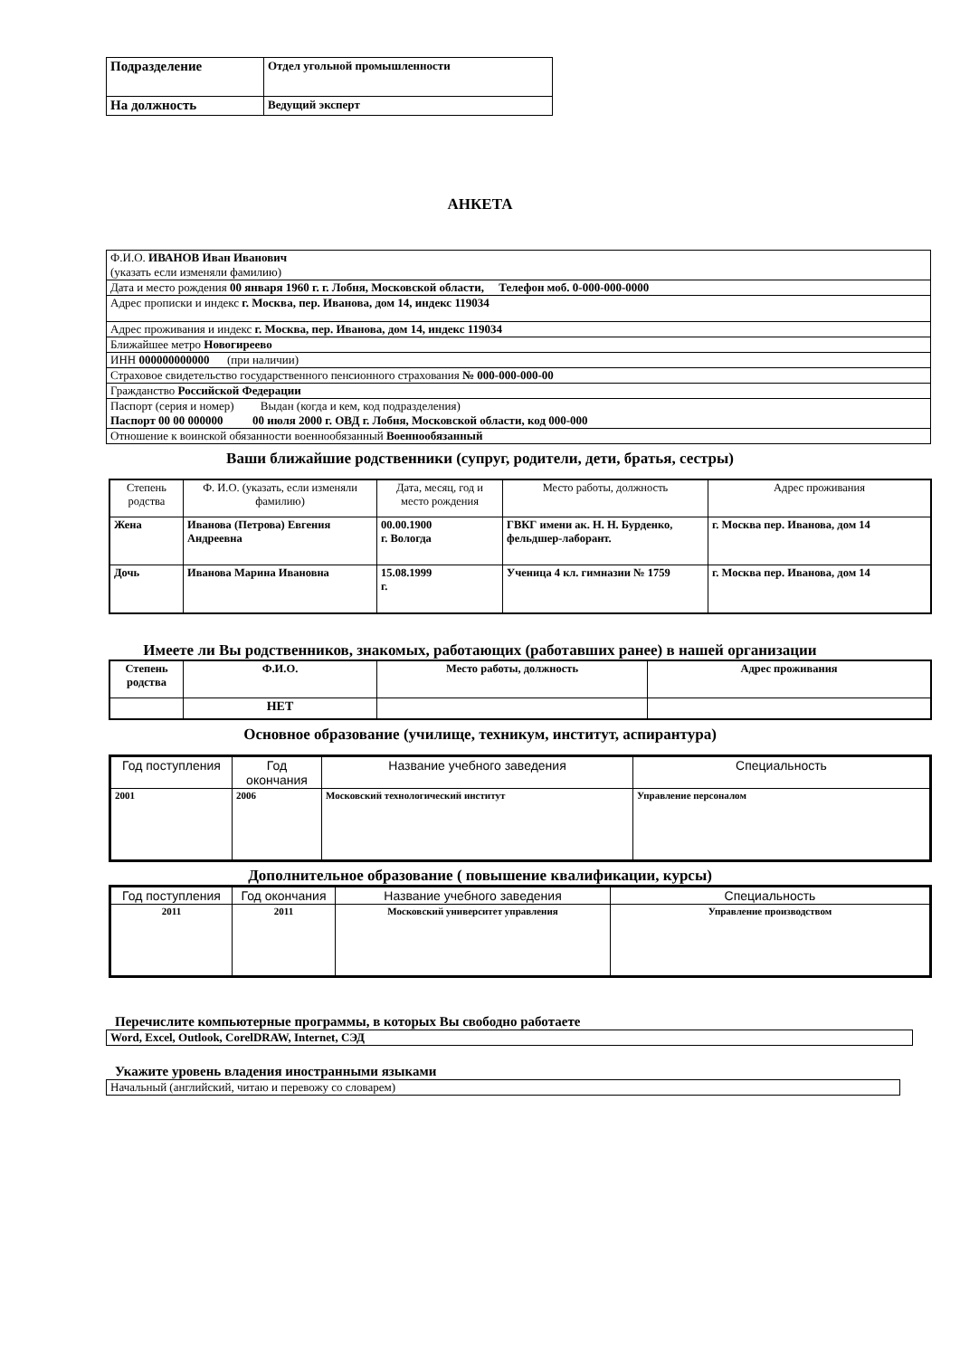| Подразделение | Отдел угольной промышленности |
| На должность | Ведущий эксперт |
АНКЕТА
| Ф.И.О. ИВАНОВ Иван Иванович (указать если изменяли фамилию) |
| Дата и место рождения 00 января 1960 г. г. Лобня, Московской области, Телефон моб. 0-000-000-0000 |
| Адрес прописки и индекс г. Москва, пер. Иванова, дом 14, индекс 119034 |
| Адрес проживания и индекс г. Москва, пер. Иванова, дом 14, индекс 119034 |
| Ближайшее метро Новогиреево |
| ИНН 000000000000 (при наличии) |
| Страховое свидетельство государственного пенсионного страхования № 000-000-000-00 |
| Гражданство Российской Федерации |
| Паспорт (серия и номер) Выдан (когда и кем, код подразделения) Паспорт 00 00 000000 00 июля 2000 г. ОВД г. Лобня, Московской области, код 000-000 |
| Отношение к воинской обязанности военнообязанный Военнообязанный |
Ваши ближайшие родственники (супруг, родители, дети, братья, сестры)
| Степень родства | Ф. И.О. (указать, если изменяли фамилию) | Дата, месяц, год и место рождения | Место работы, должность | Адрес проживания |
| --- | --- | --- | --- | --- |
| Жена | Иванова (Петрова) Евгения Андреевна | 00.00.1900 г. Вологда | ГВКГ имени ак. Н. Н. Бурденко, фельдшер-лаборант. | г. Москва пер. Иванова, дом 14 |
| Дочь | Иванова Марина Ивановна | 15.08.1999 г. | Ученица 4 кл. гимназии № 1759 | г. Москва пер. Иванова, дом 14 |
Имеете ли Вы родственников, знакомых, работающих (работавших ранее) в нашей организации
| Степень родства | Ф.И.О. | Место работы, должность | Адрес проживания |
| --- | --- | --- | --- |
| | НЕТ | | |
Основное образование (училище, техникум, институт, аспирантура)
| Год поступления | Год окончания | Название учебного заведения | Специальность |
| --- | --- | --- | --- |
| 2001 | 2006 | Московский технологический институт | Управление персоналом |
Дополнительное образование ( повышение квалификации, курсы)
| Год поступления | Год окончания | Название учебного заведения | Специальность |
| --- | --- | --- | --- |
| 2011 | 2011 | Московский университет управления | Управление производством |
Перечислите компьютерные программы, в которых Вы свободно работаете
Word, Excel, Outlook, CorelDRAW, Internet, СЭД
Укажите уровень владения иностранными языками
Начальный (английский, читаю и перевожу со словарем)